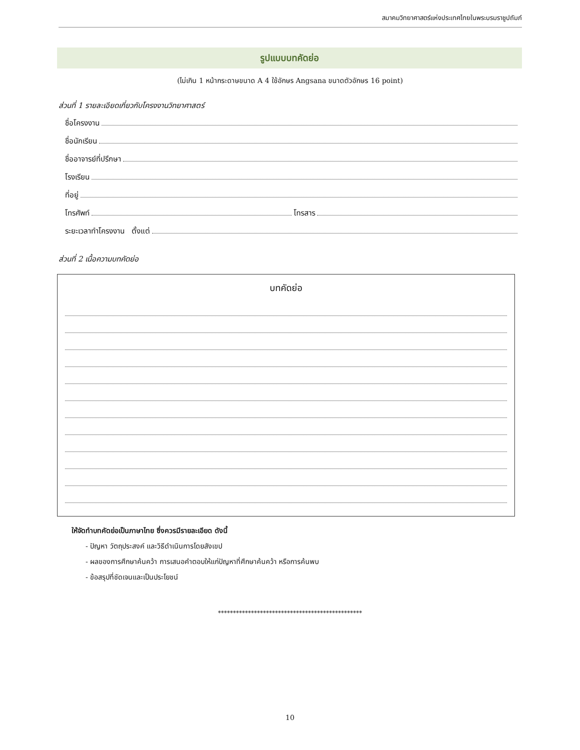สมาคมวิทยาศาสตร์แห่งประเทศไทยในพระบรมราชูปถัมภ์
รูปแบบบทคัดย่อ
(ไม่เกิน 1 หน้ากระดาษขนาด A 4 ใช้อักษร Angsana ขนาดตัวอักษร 16 point)
ส่วนที่ 1 รายละเอียดเกี่ยวกับโครงงานวิทยาศาสตร์
ชื่อโครงงาน
ชื่อนักเรียน
ชื่ออาจารย์ที่ปรึกษา
โรงเรียน
ที่อยู่
โทรศัพท์ โทรสาร
ระยะเวลาทำโครงงาน ตั้งแต่
ส่วนที่ 2 เนื้อความบทคัดย่อ
บทคัดย่อ
ให้จัดทำบทคัดย่อเป็นภาษาไทย ซึ่งควรมีรายละเอียด ดังนี้
- ปัญหา วัตถุประสงค์ และวิธีดำเนินการโดยสังเขป
- ผลของการศึกษาค้นคว้า การเสนอคำตอบให้แก่ปัญหาที่ศึกษาค้นคว้า หรือการค้นพบ
- ข้อสรุปที่ชัดเจนและเป็นประโยชน์
************************************************
10